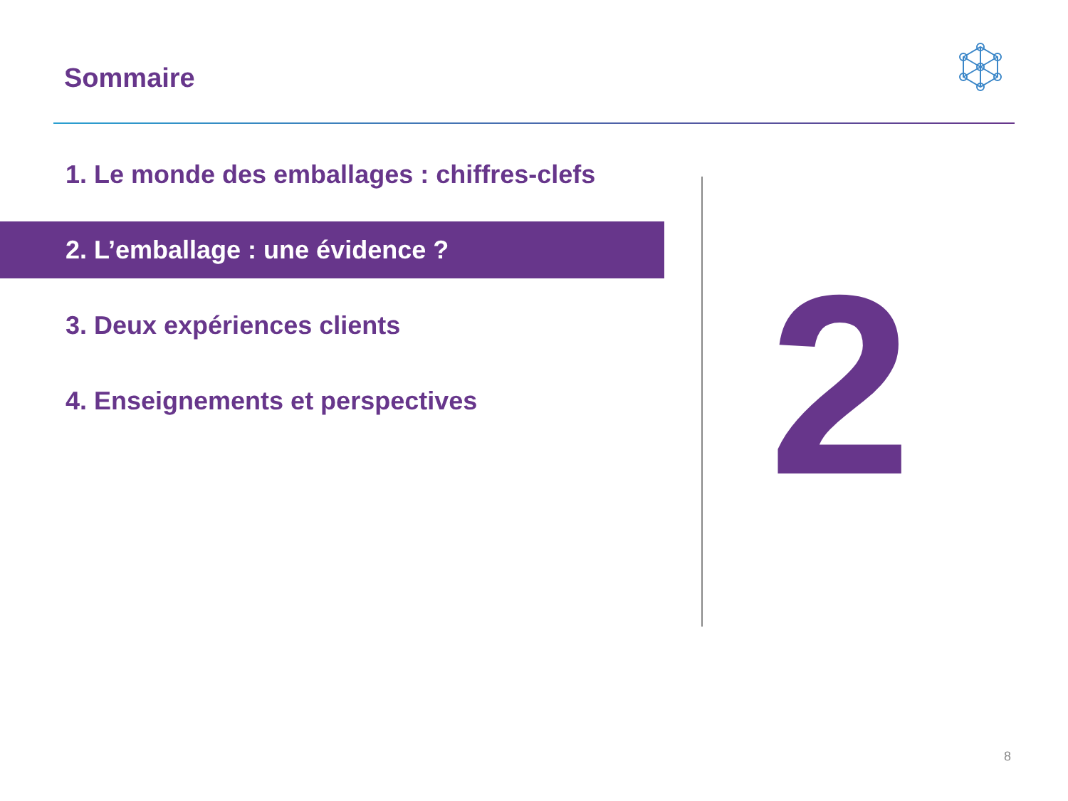Sommaire
1. Le monde des emballages : chiffres-clefs
2. L’emballage : une évidence ?
3. Deux expériences clients
4. Enseignements et perspectives
2
8